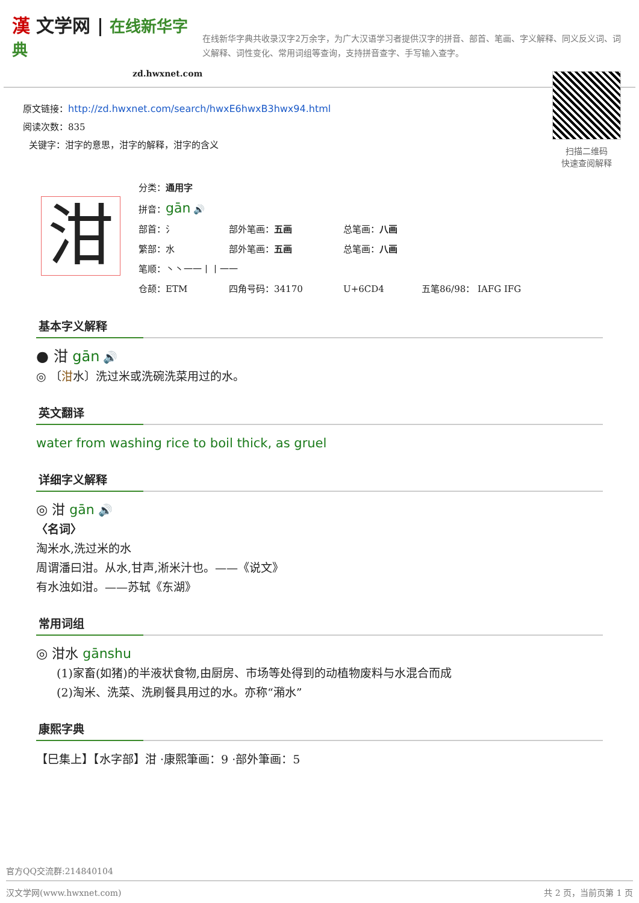漢 文学网 | 在线新华字典
zd.hwxnet.com
在线新华字典共收录汉字2万余字，为广大汉语学习者提供汉字的拼音、部首、笔画、字义解释、同义反义词、词义解释、词性变化、常用词组等查询，支持拼音查字、手写输入查字。
原文链接：http://zd.hwxnet.com/search/hwxE6hwxB3hwx94.html
阅读次数：835
关键字：泔字的意思，泔字的解释，泔字的含义
扫描二维码
快速查阅解释
泔
分类：通用字
拼音：gān 🔊
部首：氵 部外笔画：五画 总笔画：八画
繁部：水 部外笔画：五画 总笔画：八画
笔顺：丶丶一一丨丨一一
仓颉：ETM 四角号码：34170 U+6CD4 五笔86/98： IAFG IFG
基本字义解释
● 泔 gān 🔊
◎ 〔泔水〕洗过米或洗碗洗菜用过的水。
英文翻译
water from washing rice to boil thick, as gruel
详细字义解释
◎ 泔 gān 🔊
〈名词〉
淘米水,洗过米的水
周谓潘曰泔。从水,甘声,淅米汁也。——《说文》
有水浊如泔。——苏轼《东湖》
常用词组
◎ 泔水 gānshu
(1)家畜(如猪)的半液状食物,由厨房、市场等处得到的动植物废料与水混合而成
(2)淘米、洗菜、洗刷餐具用过的水。亦称“潲水”
康熙字典
【巳集上】【水字部】泔 ·康熙筆画：9 ·部外筆画：5
官方QQ交流群:214840104
汉文学网(www.hwxnet.com) 共 2 页，当前页第 1 页